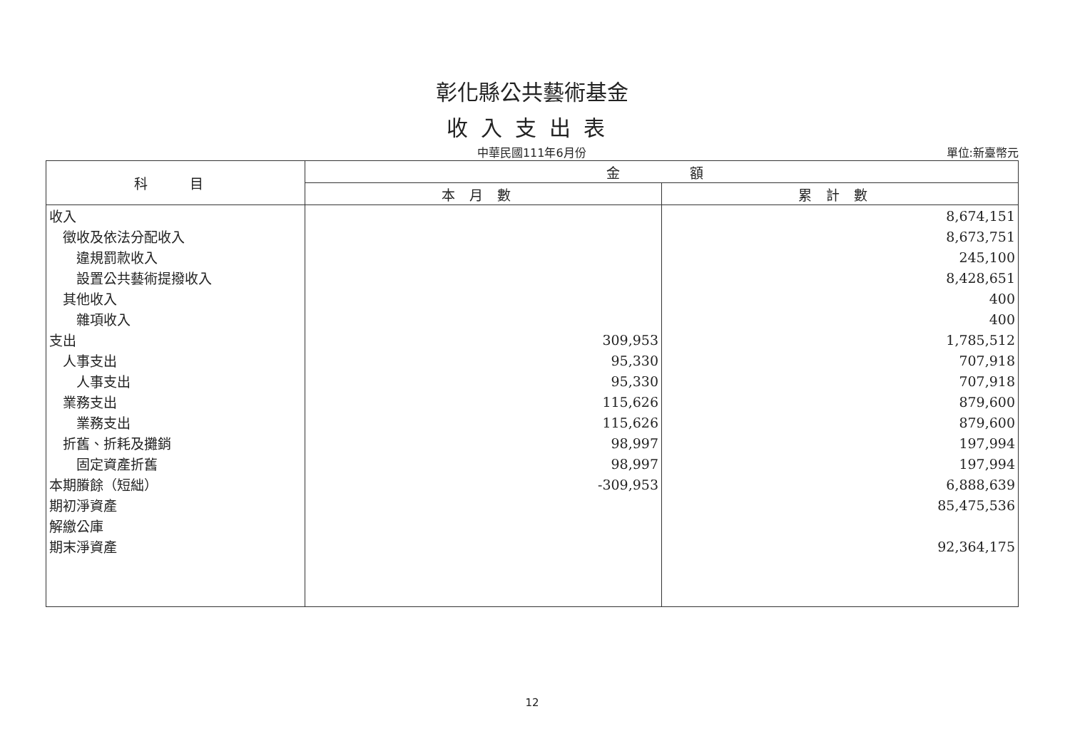彰化縣公共藝術基金
收入支出表
中華民國111年6月份 單位:新臺幣元
| 科 目 | 金 額 | |
| --- | --- | --- |
| | 本月數 | 累計數 |
| 收入 | | 8,674,151 |
| 徵收及依法分配收入 | | 8,673,751 |
| 違規罰款收入 | | 245,100 |
| 設置公共藝術提撥收入 | | 8,428,651 |
| 其他收入 | | 400 |
| 雜項收入 | | 400 |
| 支出 | 309,953 | 1,785,512 |
| 人事支出 | 95,330 | 707,918 |
| 人事支出 | 95,330 | 707,918 |
| 業務支出 | 115,626 | 879,600 |
| 業務支出 | 115,626 | 879,600 |
| 折舊、折耗及攤銷 | 98,997 | 197,994 |
| 固定資產折舊 | 98,997 | 197,994 |
| 本期賸餘（短絀） | -309,953 | 6,888,639 |
| 期初淨資產 | | 85,475,536 |
| 解繳公庫 | | |
| 期末淨資產 | | 92,364,175 |
12